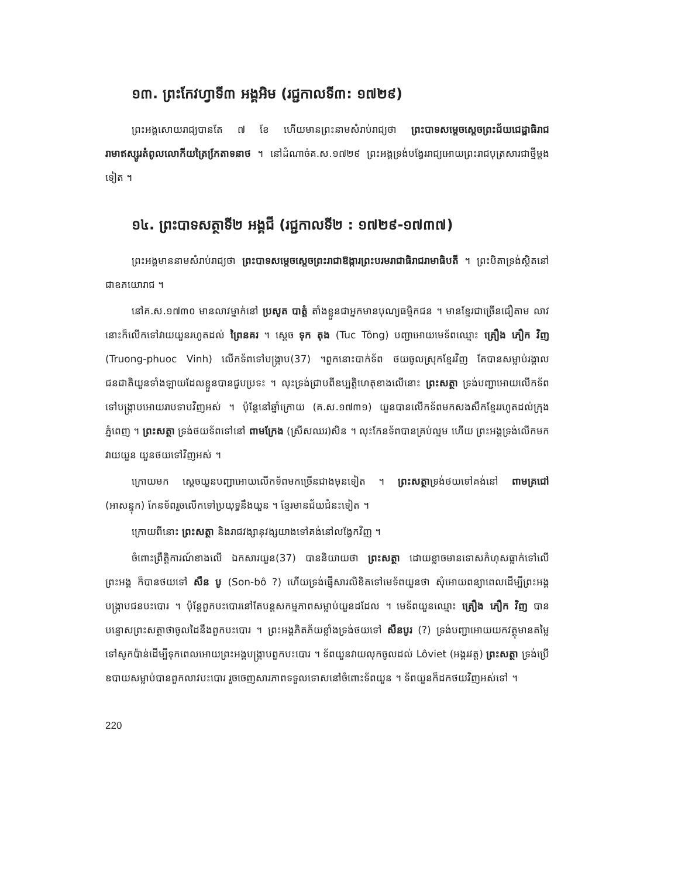១៣. ព្រះកែវហ្វាទី៣ អង្គអិម (រជ្ជកាលទី៣: ១៧២៩)
ព្រះអង្គសោយរាជ្យបានតែ ៧ ខែ ហើយមានព្រះនាមសំរាប់រាជ្យថា ព្រះបាទសម្តេចស្តេចព្រះជ័យជេដ្ឋាធិរាជរាមាឥស្សូរតំពូលលោកីយត្រៃកែ្រតាទនាថ ។ នៅដំណាច់គ.ស.១៧២៩ ព្រះអង្គទ្រង់បង្វែររាជ្យអោយព្រះរាជបុត្រសារជាថ្មីម្តងទៀត ។
១៤. ព្រះបាទសត្ថាទី២ អង្គជី (រជ្ជកាលទី២ : ១៧២៩-១៧៣៧)
ព្រះអង្គមាននាមសំរាប់រាជ្យថា ព្រះបាទសម្តេចស្តេចព្រះរាជាឱង្ការព្រះបរមរាជាធិរាជរាមាធិបតី ។ ព្រះបិតាទ្រង់ស្ថិតនៅជាឧភយោរាជ ។
នៅគ.ស.១៧៣០ មានលាវម្នាក់នៅ ប្រសូត បាត្តំ តាំងខ្លួនជាអ្នកមានបុណ្យធម្មិកជន ។ មានខ្មែរជាច្រើនជឿតាម លាវនោះក៏លើកទៅវាយយួនរហូតដល់ ព្រៃនគរ ។ ស្តេច ទុក តុង (Tuc Tông) បញ្ជាអោយមេទ័ពឈ្មោះ ត្រឿង ភឿក វិញ (Truong-phuoc Vinh) លើកទ័ពទៅបង្ក្រាប(37) ។ពួកនោះបាក់ទ័ព ថយចូលស្រុកខ្មែរវិញ តែបានសម្លាប់រង្គាលជនជាតិយួនទាំងឡាយដែលខ្លួនបានជួបប្រទះ ។ លុះទ្រង់ជ្រាបពីឧប្បត្តិហេតុខាងលើនោះ ព្រះសត្ថា ទ្រង់បញ្ជាអោយលើកទ័ពទៅបង្ក្រាបអោយរាបទាបវិញអស់ ។ ប៉ុន្តែនៅឆ្នាំក្រោយ (គ.ស.១៧៣១) យួនបានលើកទ័ពមកសងសឹកខ្មែររហូតដល់ក្រុងភ្នំពេញ ។ ព្រះសត្ថា ទ្រង់ថយទ័ពទៅនៅ ពាមក្រែង (ស្រីសឈរ)សិន ។ លុះកែនទ័ពបានគ្រប់ល្មម ហើយ ព្រះអង្គទ្រង់លើកមកវាយយួន យួនថយទៅវិញអស់ ។
ក្រោយមក ស្តេចយួនបញ្ជាអោយលើកទ័ពមកច្រើនជាងមុនទៀត ។ ព្រះសត្ថាទ្រង់ថយទៅគង់នៅ ពាមគ្រជៅ (អាសន្ទុក) កែនទ័ពរួចលើកទៅប្រយុទ្ធនឹងយួន ។ ខ្មែរមានជ័យជំនះទៀត ។
ក្រោយពីនោះ ព្រះសត្ថា និងរាជវង្សានុវង្សយាងទៅគង់នៅលង្វែកវិញ ។
ចំពោះព្រឹត្តិការណ៍ខាងលើ ឯកសារយួន(37) បាននិយាយថា ព្រះសត្ថា ដោយខ្លាចមានទោសកំហុសធ្លាក់ទៅលើព្រះអង្គ ក៏បានថយទៅ សឺន បូ (Son-bô ?) ហើយទ្រង់ផ្ញើសារលិខិតទៅមេទ័ពយួនថា សុំអោយពន្យាពេលដើម្បីព្រះអង្គបង្ក្រាបជនបះបោរ ។ ប៉ុន្តែពួកបះបោរនៅតែបន្តសកម្មភាពសម្លាប់យួនដដែល ។ មេទ័ពយួនឈ្មោះ ត្រឿង ភឿក វិញ បានបន្ទោសព្រះសត្ថាថាចូលដៃនឹងពួកបះបោរ ។ ព្រះអង្គភិតភ័យខ្លាំងទ្រង់ថយទៅ សឺនបូរ (?) ទ្រង់បញ្ជាអោយយកវត្ថុមានតម្លៃទៅសូកប៉ាន់ដើម្បីទុកពេលអោយព្រះអង្គបង្ក្រាបពួកបះបោរ ។ ទ័ពយួនវាយលុកចូលដល់ Lôviet (អង្គរវត្ត) ព្រះសត្ថា ទ្រង់ប្រើឧបាយសម្លាប់បានពួកលាវបះបោរ រួចចេញសារភាពទទួលទោសនៅចំពោះទ័ពយួន ។ ទ័ពយួនក៏ដកថយវិញអស់ទៅ ។
220